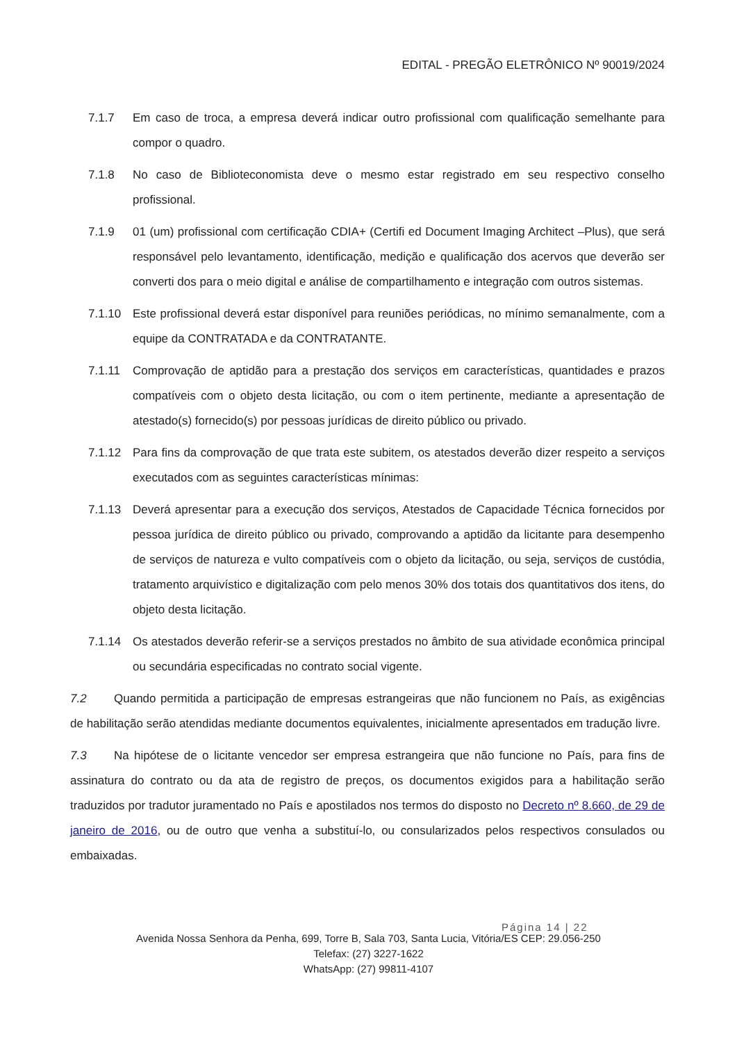EDITAL - PREGÃO ELETRÔNICO Nº 90019/2024
7.1.7 Em caso de troca, a empresa deverá indicar outro profissional com qualificação semelhante para compor o quadro.
7.1.8 No caso de Biblioteconomista deve o mesmo estar registrado em seu respectivo conselho profissional.
7.1.9 01 (um) profissional com certificação CDIA+ (Certifi ed Document Imaging Architect –Plus), que será responsável pelo levantamento, identificação, medição e qualificação dos acervos que deverão ser converti dos para o meio digital e análise de compartilhamento e integração com outros sistemas.
7.1.10 Este profissional deverá estar disponível para reuniões periódicas, no mínimo semanalmente, com a equipe da CONTRATADA e da CONTRATANTE.
7.1.11 Comprovação de aptidão para a prestação dos serviços em características, quantidades e prazos compatíveis com o objeto desta licitação, ou com o item pertinente, mediante a apresentação de atestado(s) fornecido(s) por pessoas jurídicas de direito público ou privado.
7.1.12 Para fins da comprovação de que trata este subitem, os atestados deverão dizer respeito a serviços executados com as seguintes características mínimas:
7.1.13 Deverá apresentar para a execução dos serviços, Atestados de Capacidade Técnica fornecidos por pessoa jurídica de direito público ou privado, comprovando a aptidão da licitante para desempenho de serviços de natureza e vulto compatíveis com o objeto da licitação, ou seja, serviços de custódia, tratamento arquivístico e digitalização com pelo menos 30% dos totais dos quantitativos dos itens, do objeto desta licitação.
7.1.14 Os atestados deverão referir-se a serviços prestados no âmbito de sua atividade econômica principal ou secundária especificadas no contrato social vigente.
7.2 Quando permitida a participação de empresas estrangeiras que não funcionem no País, as exigências de habilitação serão atendidas mediante documentos equivalentes, inicialmente apresentados em tradução livre.
7.3 Na hipótese de o licitante vencedor ser empresa estrangeira que não funcione no País, para fins de assinatura do contrato ou da ata de registro de preços, os documentos exigidos para a habilitação serão traduzidos por tradutor juramentado no País e apostilados nos termos do disposto no Decreto nº 8.660, de 29 de janeiro de 2016, ou de outro que venha a substituí-lo, ou consularizados pelos respectivos consulados ou embaixadas.
Página 14 | 22
Avenida Nossa Senhora da Penha, 699, Torre B, Sala 703, Santa Lucia, Vitória/ES CEP: 29.056-250
Telefax: (27) 3227-1622
WhatsApp: (27) 99811-4107